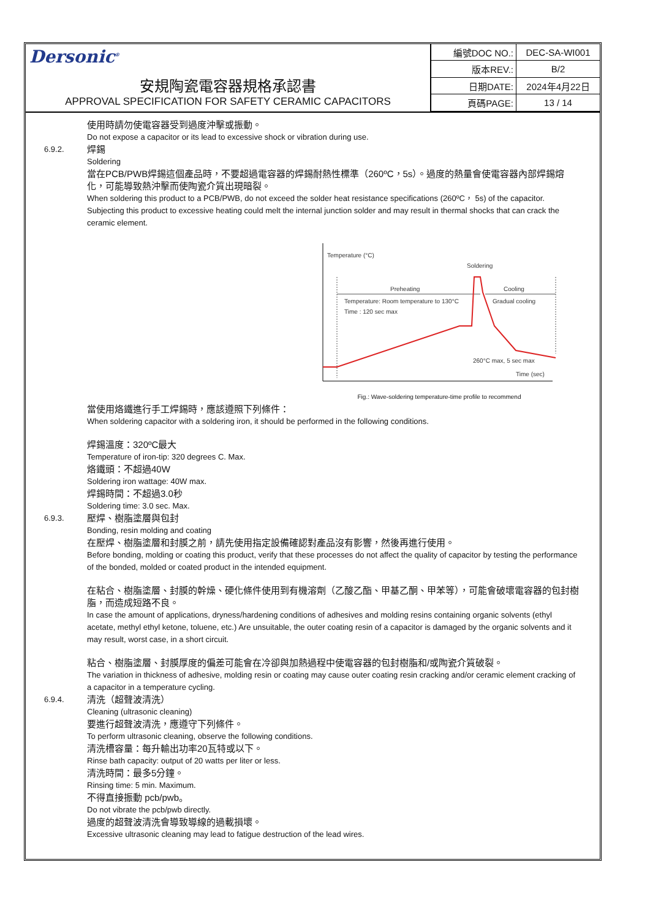Dersonic<sup>®</sup>
安規陶瓷電容器規格承認書
APPROVAL SPECIFICATION FOR SAFETY CERAMIC CAPACITORS
| 編號DOC NO.: | DEC-SA-WI001 |
| 版本REV.: | B/2 |
| 日期DATE: | 2024年4月22日 |
| 頁碼PAGE: | 13 / 14 |
使用時請勿使電容器受到過度沖擊或振動。
Do not expose a capacitor or its lead to excessive shock or vibration during use.
6.9.2. 焊錫
Soldering
當在PCB/PWB焊錫這個產品時，不要超過電容器的焊錫耐熱性標準（260ºC，5s）。過度的熱量會使電容器內部焊錫熔化，可能導致熱沖擊而使陶瓷介質出現暗裂。
When soldering this product to a PCB/PWB, do not exceed the solder heat resistance specifications (260ºC， 5s) of the capacitor. Subjecting this product to excessive heating could melt the internal junction solder and may result in thermal shocks that can crack the ceramic element.
Temperature (°C)
Soldering
Preheating
Cooling
Temperature: Room temperature to 130°C
Gradual cooling
Time : 120 sec max
260°C max, 5 sec max
Time (sec)
Fig.: Wave-soldering temperature-time profile to recommend
當使用烙鐵進行手工焊錫時，應該遵照下列條件：
When soldering capacitor with a soldering iron, it should be performed in the following conditions.
焊錫溫度：320ºC最大
Temperature of iron-tip: 320 degrees C. Max.
烙鐵頭：不超過40W
Soldering iron wattage: 40W max.
焊錫時間：不超過3.0秒
Soldering time: 3.0 sec. Max.
6.9.3. 壓焊、樹脂塗層與包封
Bonding, resin molding and coating
在壓焊、樹脂塗層和封膜之前，請先使用指定設備確認對產品沒有影響，然後再進行使用。
Before bonding, molding or coating this product, verify that these processes do not affect the quality of capacitor by testing the performance of the bonded, molded or coated product in the intended equipment.
在粘合、樹脂塗層、封膜的幹燥、硬化條件使用到有機溶劑（乙酸乙酯、甲基乙酮、甲苯等），可能會破壞電容器的包封樹脂，而造成短路不良。
In case the amount of applications, dryness/hardening conditions of adhesives and molding resins containing organic solvents (ethyl acetate, methyl ethyl ketone, toluene, etc.) Are unsuitable, the outer coating resin of a capacitor is damaged by the organic solvents and it may result, worst case, in a short circuit.
粘合、樹脂塗層、封膜厚度的偏差可能會在冷卻與加熱過程中使電容器的包封樹脂和/或陶瓷介質破裂。
The variation in thickness of adhesive, molding resin or coating may cause outer coating resin cracking and/or ceramic element cracking of a capacitor in a temperature cycling.
6.9.4. 清洗（超聲波清洗）
Cleaning (ultrasonic cleaning)
要進行超聲波清洗，應遵守下列條件。
To perform ultrasonic cleaning, observe the following conditions.
清洗槽容量：每升輸出功率20瓦特或以下。
Rinse bath capacity: output of 20 watts per liter or less.
清洗時間：最多5分鐘。
Rinsing time: 5 min. Maximum.
不得直接振動 pcb/pwb。
Do not vibrate the pcb/pwb directly.
過度的超聲波清洗會導致導線的過載損壞。
Excessive ultrasonic cleaning may lead to fatigue destruction of the lead wires.